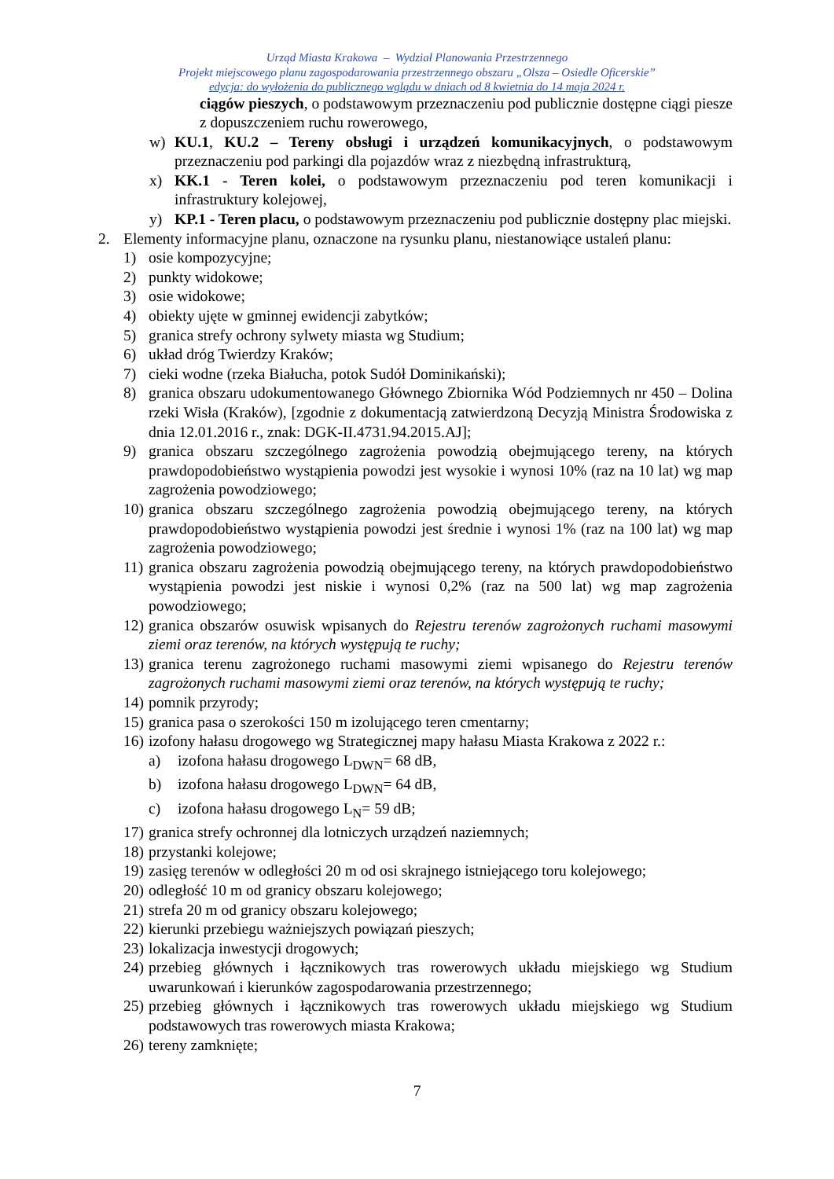Urząd Miasta Krakowa – Wydział Planowania Przestrzennego
Projekt miejscowego planu zagospodarowania przestrzennego obszaru „Olsza – Osiedle Oficerskie”
edycja: do wyłożenia do publicznego wglądu w dniach od 8 kwietnia do 14 maja 2024 r.
ciągów pieszych, o podstawowym przeznaczeniu pod publicznie dostępne ciągi piesze z dopuszczeniem ruchu rowerowego,
w) KU.1, KU.2 – Tereny obsługi i urządzeń komunikacyjnych, o podstawowym przeznaczeniu pod parkingi dla pojazdów wraz z niezbędną infrastrukturą,
x) KK.1 - Teren kolei, o podstawowym przeznaczeniu pod teren komunikacji i infrastruktury kolejowej,
y) KP.1 - Teren placu, o podstawowym przeznaczeniu pod publicznie dostępny plac miejski.
2. Elementy informacyjne planu, oznaczone na rysunku planu, niestanowiące ustaleń planu:
1) osie kompozycyjne;
2) punkty widokowe;
3) osie widokowe;
4) obiekty ujęte w gminnej ewidencji zabytków;
5) granica strefy ochrony sylwety miasta wg Studium;
6) układ dróg Twierdzy Kraków;
7) cieki wodne (rzeka Białucha, potok Sudół Dominikański);
8) granica obszaru udokumentowanego Głównego Zbiornika Wód Podziemnych nr 450 – Dolina rzeki Wisła (Kraków), [zgodnie z dokumentacją zatwierdzoną Decyzją Ministra Środowiska z dnia 12.01.2016 r., znak: DGK-II.4731.94.2015.AJ];
9) granica obszaru szczególnego zagrożenia powodzią obejmującego tereny, na których prawdopodobieństwo wystąpienia powodzi jest wysokie i wynosi 10% (raz na 10 lat) wg map zagrożenia powodziowego;
10) granica obszaru szczególnego zagrożenia powodzią obejmującego tereny, na których prawdopodobieństwo wystąpienia powodzi jest średnie i wynosi 1% (raz na 100 lat) wg map zagrożenia powodziowego;
11) granica obszaru zagrożenia powodzią obejmującego tereny, na których prawdopodobieństwo wystąpienia powodzi jest niskie i wynosi 0,2% (raz na 500 lat) wg map zagrożenia powodziowego;
12) granica obszarów osuwisk wpisanych do Rejestru terenów zagrożonych ruchami masowymi ziemi oraz terenów, na których występują te ruchy;
13) granica terenu zagrożonego ruchami masowymi ziemi wpisanego do Rejestru terenów zagrożonych ruchami masowymi ziemi oraz terenów, na których występują te ruchy;
14) pomnik przyrody;
15) granica pasa o szerokości 150 m izolującego teren cmentarny;
16) izofony hałasu drogowego wg Strategicznej mapy hałasu Miasta Krakowa z 2022 r.:
a) izofona hałasu drogowego L<sub>DWN</sub>= 68 dB,
b) izofona hałasu drogowego L<sub>DWN</sub>= 64 dB,
c) izofona hałasu drogowego L<sub>N</sub>= 59 dB;
17) granica strefy ochronnej dla lotniczych urządzeń naziemnych;
18) przystanki kolejowe;
19) zasięg terenów w odległości 20 m od osi skrajnego istniejącego toru kolejowego;
20) odległość 10 m od granicy obszaru kolejowego;
21) strefa 20 m od granicy obszaru kolejowego;
22) kierunki przebiegu ważniejszych powiązań pieszych;
23) lokalizacja inwestycji drogowych;
24) przebieg głównych i łącznikowych tras rowerowych układu miejskiego wg Studium uwarunkowań i kierunków zagospodarowania przestrzennego;
25) przebieg głównych i łącznikowych tras rowerowych układu miejskiego wg Studium podstawowych tras rowerowych miasta Krakowa;
26) tereny zamknięte;
7